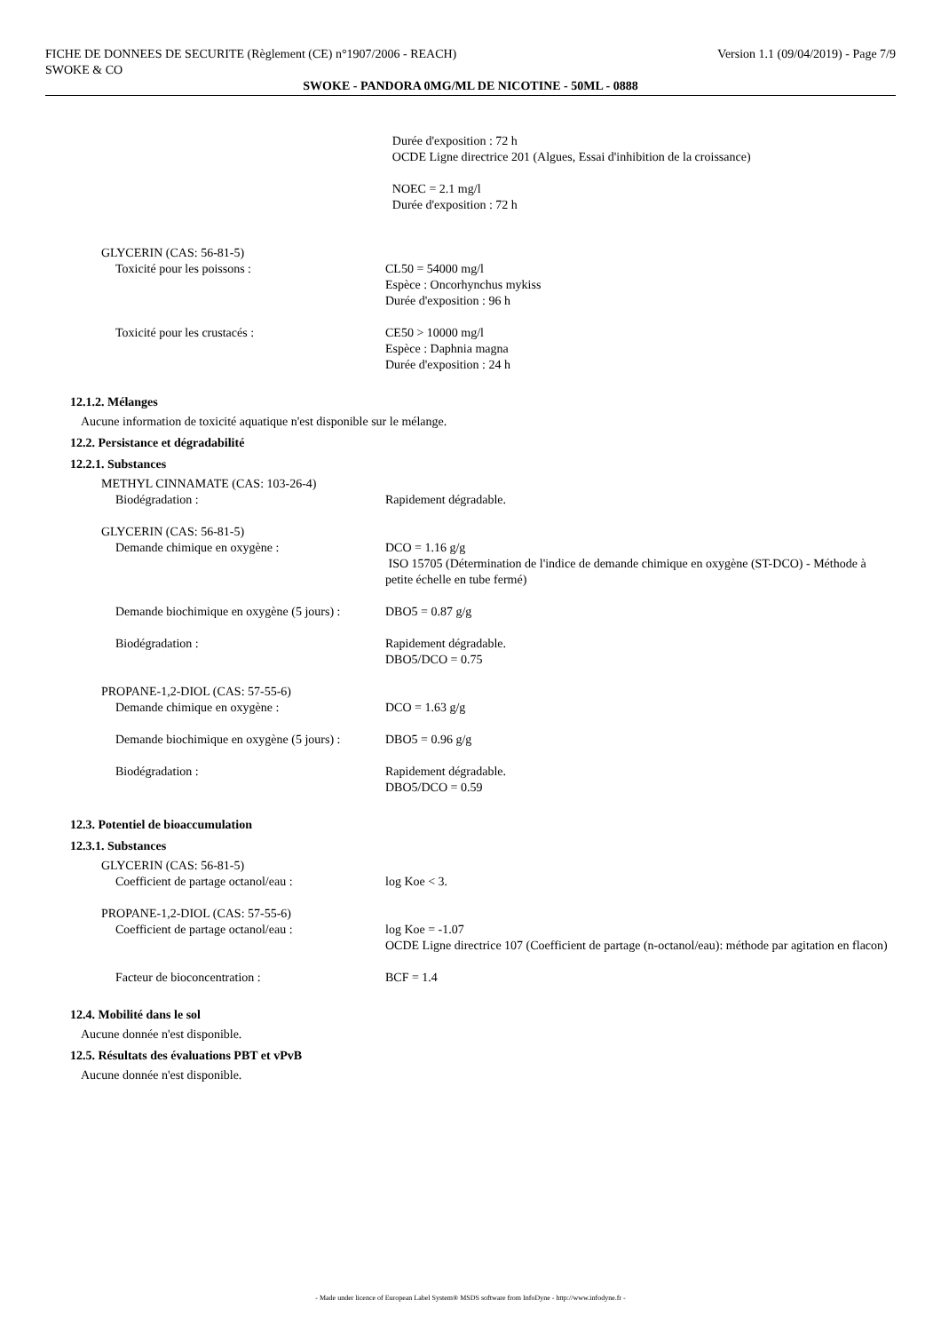FICHE DE DONNEES DE SECURITE (Règlement (CE) n°1907/2006 - REACH) Version 1.1 (09/04/2019) - Page 7/9
SWOKE & CO
SWOKE - PANDORA 0MG/ML DE NICOTINE - 50ML - 0888
Durée d'exposition : 72 h
OCDE Ligne directrice 201 (Algues, Essai d'inhibition de la croissance)
NOEC = 2.1 mg/l
Durée d'exposition : 72 h
GLYCERIN (CAS: 56-81-5)
Toxicité pour les poissons : CL50 = 54000 mg/l
Espèce : Oncorhynchus mykiss
Durée d'exposition : 96 h
Toxicité pour les crustacés : CE50 > 10000 mg/l
Espèce : Daphnia magna
Durée d'exposition : 24 h
12.1.2. Mélanges
Aucune information de toxicité aquatique n'est disponible sur le mélange.
12.2. Persistance et dégradabilité
12.2.1. Substances
METHYL CINNAMATE (CAS: 103-26-4)
Biodégradation : Rapidement dégradable.
GLYCERIN (CAS: 56-81-5)
Demande chimique en oxygène : DCO = 1.16 g/g
ISO 15705 (Détermination de l'indice de demande chimique en oxygène (ST-DCO) - Méthode à petite échelle en tube fermé)
Demande biochimique en oxygène (5 jours) : DBO5 = 0.87 g/g
Biodégradation : Rapidement dégradable.
DBO5/DCO = 0.75
PROPANE-1,2-DIOL (CAS: 57-55-6)
Demande chimique en oxygène : DCO = 1.63 g/g
Demande biochimique en oxygène (5 jours) : DBO5 = 0.96 g/g
Biodégradation : Rapidement dégradable.
DBO5/DCO = 0.59
12.3. Potentiel de bioaccumulation
12.3.1. Substances
GLYCERIN (CAS: 56-81-5)
Coefficient de partage octanol/eau : log Koe < 3.
PROPANE-1,2-DIOL (CAS: 57-55-6)
Coefficient de partage octanol/eau : log Koe = -1.07
OCDE Ligne directrice 107 (Coefficient de partage (n-octanol/eau): méthode par agitation en flacon)
Facteur de bioconcentration : BCF = 1.4
12.4. Mobilité dans le sol
Aucune donnée n'est disponible.
12.5. Résultats des évaluations PBT et vPvB
Aucune donnée n'est disponible.
- Made under licence of European Label System® MSDS software from InfoDyne - http://www.infodyne.fr -